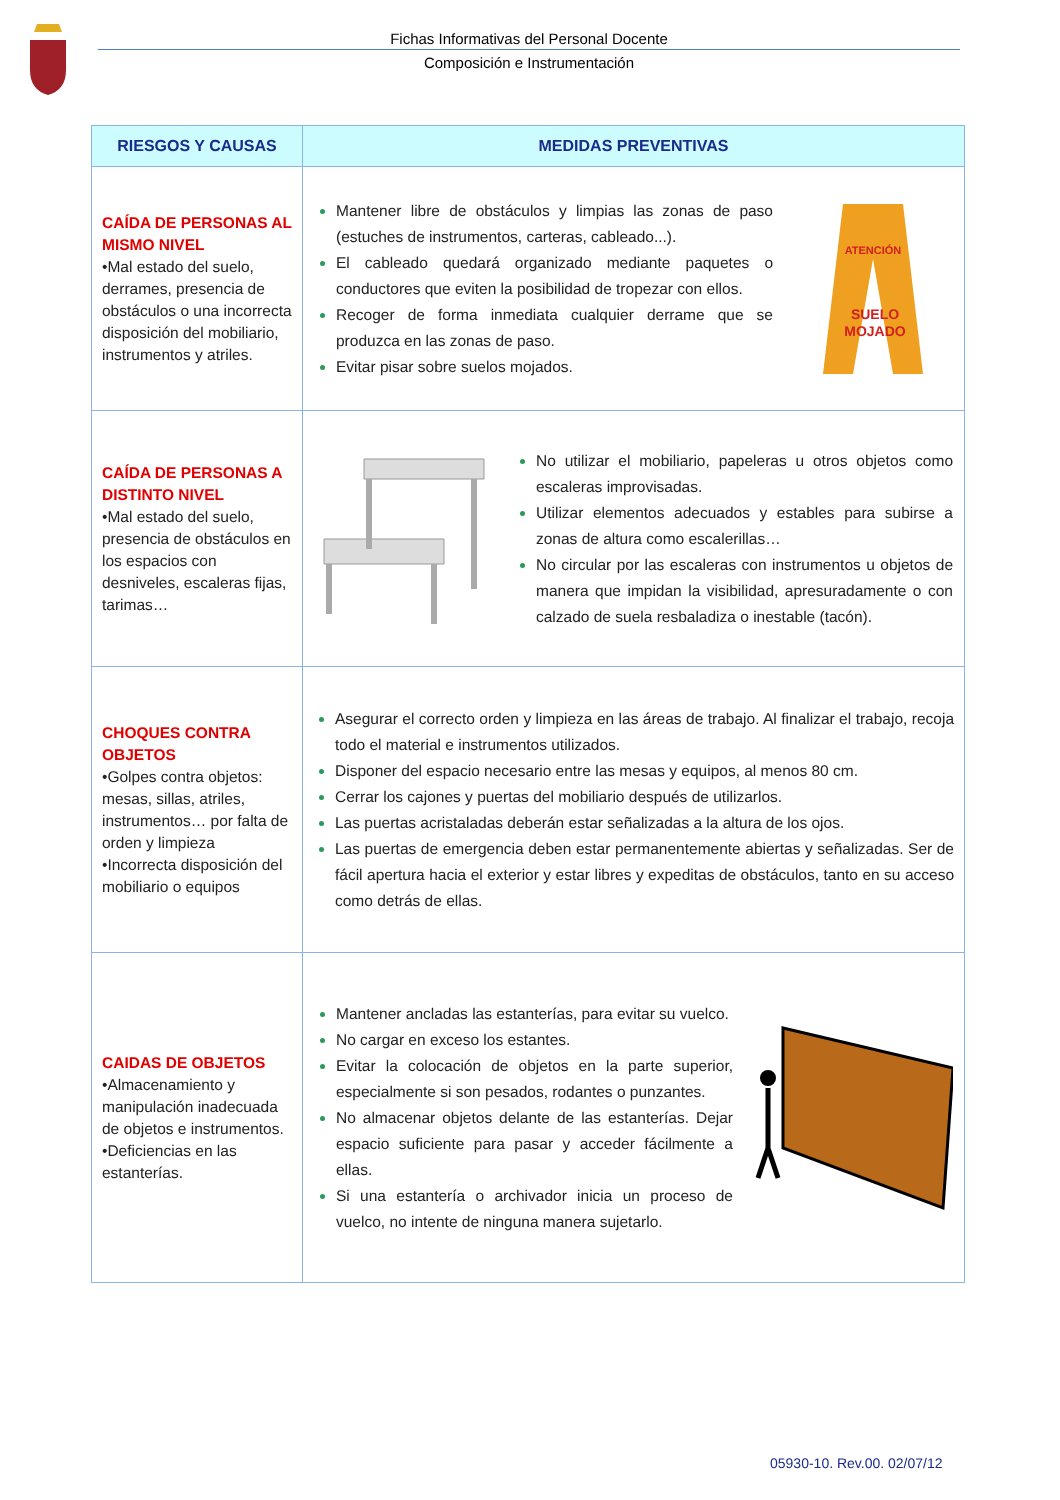Fichas Informativas del Personal Docente
Composición e Instrumentación
| RIESGOS Y CAUSAS | MEDIDAS PREVENTIVAS |
| --- | --- |
| CAÍDA DE PERSONAS AL MISMO NIVEL •Mal estado del suelo, derrames, presencia de obstáculos o una incorrecta disposición del mobiliario, instrumentos y atriles. | Mantener libre de obstáculos y limpias las zonas de paso (estuches de instrumentos, carteras, cableado...). El cableado quedará organizado mediante paquetes o conductores que eviten la posibilidad de tropezar con ellos. Recoger de forma inmediata cualquier derrame que se produzca en las zonas de paso. Evitar pisar sobre suelos mojados. ATENCIÓN SUELO MOJADO |
| CAÍDA DE PERSONAS A DISTINTO NIVEL •Mal estado del suelo, presencia de obstáculos en los espacios con desniveles, escaleras fijas, tarimas… | No utilizar el mobiliario, papeleras u otros objetos como escaleras improvisadas. Utilizar elementos adecuados y estables para subirse a zonas de altura como escalerillas… No circular por las escaleras con instrumentos u objetos de manera que impidan la visibilidad, apresuradamente o con calzado de suela resbaladiza o inestable (tacón). |
| CHOQUES CONTRA OBJETOS •Golpes contra objetos: mesas, sillas, atriles, instrumentos… por falta de orden y limpieza •Incorrecta disposición del mobiliario o equipos | Asegurar el correcto orden y limpieza en las áreas de trabajo. Al finalizar el trabajo, recoja todo el material e instrumentos utilizados. Disponer del espacio necesario entre las mesas y equipos, al menos 80 cm. Cerrar los cajones y puertas del mobiliario después de utilizarlos. Las puertas acristaladas deberán estar señalizadas a la altura de los ojos. Las puertas de emergencia deben estar permanentemente abiertas y señalizadas. Ser de fácil apertura hacia el exterior y estar libres y expeditas de obstáculos, tanto en su acceso como detrás de ellas. |
| CAIDAS DE OBJETOS •Almacenamiento y manipulación inadecuada de objetos e instrumentos. •Deficiencias en las estanterías. | Mantener ancladas las estanterías, para evitar su vuelco. No cargar en exceso los estantes. Evitar la colocación de objetos en la parte superior, especialmente si son pesados, rodantes o punzantes. No almacenar objetos delante de las estanterías. Dejar espacio suficiente para pasar y acceder fácilmente a ellas. Si una estantería o archivador inicia un proceso de vuelco, no intente de ninguna manera sujetarlo. |
05930-10. Rev.00. 02/07/12